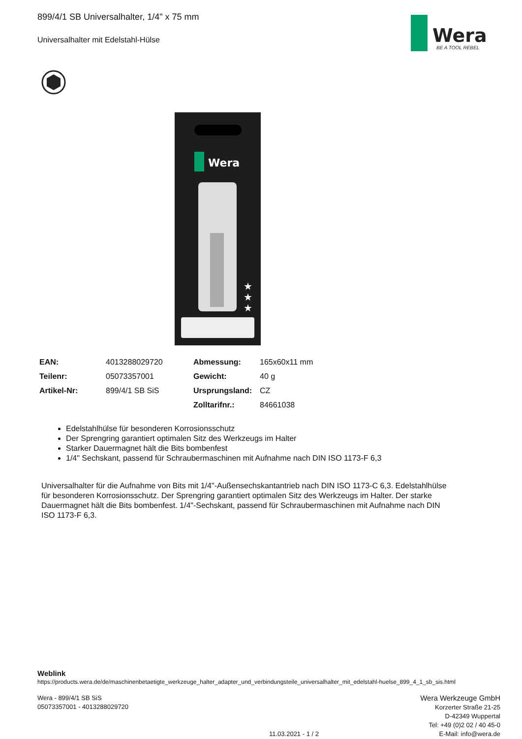899/4/1 SB Universalhalter, 1/4" x 75 mm
Universalhalter mit Edelstahl-Hülse
Wera
BE A TOOL REBEL
Wera
★
★
★
| EAN: | 4013288029720 | Abmessung: | 165x60x11 mm |
| Teilenr: | 05073357001 | Gewicht: | 40 g |
| Artikel-Nr: | 899/4/1 SB SiS | Ursprungsland: | CZ |
| | | Zolltarifnr.: | 84661038 |
Edelstahlhülse für besonderen Korrosionsschutz
Der Sprengring garantiert optimalen Sitz des Werkzeugs im Halter
Starker Dauermagnet hält die Bits bombenfest
1/4" Sechskant, passend für Schraubermaschinen mit Aufnahme nach DIN ISO 1173-F 6,3
Universalhalter für die Aufnahme von Bits mit 1/4"-Außensechskantantrieb nach DIN ISO 1173-C 6,3. Edelstahlhülse für besonderen Korrosionsschutz. Der Sprengring garantiert optimalen Sitz des Werkzeugs im Halter. Der starke Dauermagnet hält die Bits bombenfest. 1/4"-Sechskant, passend für Schraubermaschinen mit Aufnahme nach DIN ISO 1173-F 6,3.
Weblink
https://products.wera.de/de/maschinenbetaetigte_werkzeuge_halter_adapter_und_verbindungsteile_universalhalter_mit_edelstahl-huelse_899_4_1_sb_sis.html
Wera - 899/4/1 SB SiS
05073357001 - 4013288029720
Wera Werkzeuge GmbH
Korzerter Straße 21-25
D-42349 Wuppertal
Tel: +49 (0)2 02 / 40 45-0
E-Mail: info@wera.de
11.03.2021 - 1 / 2